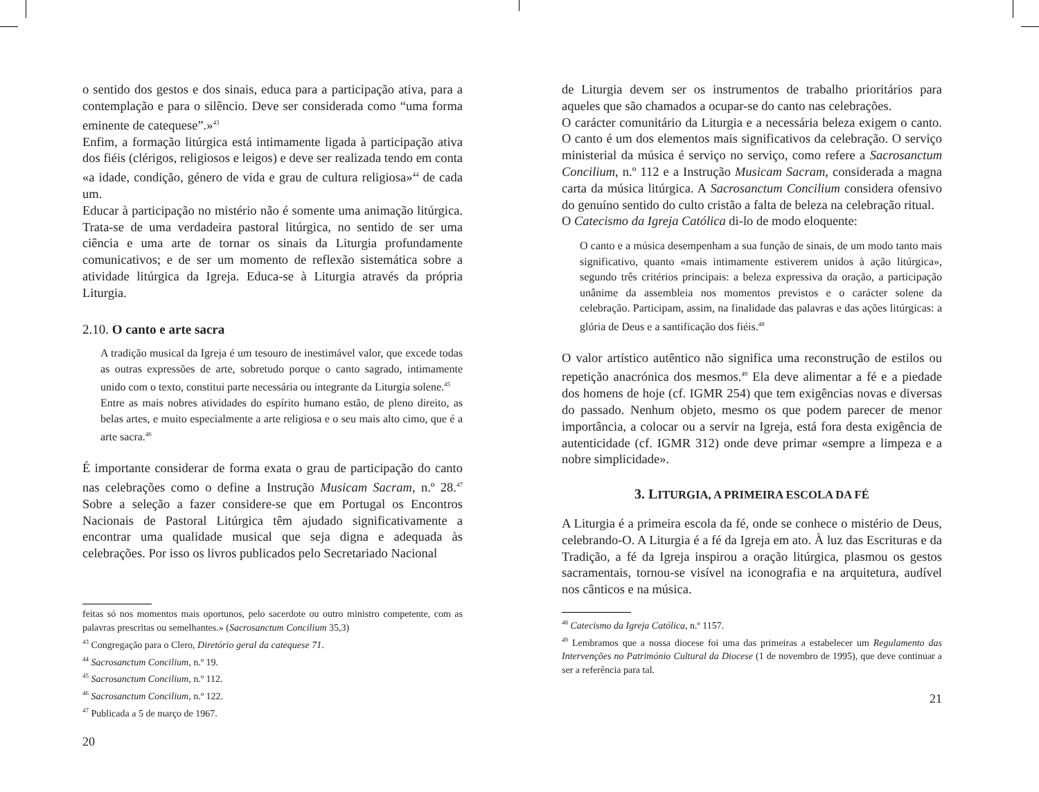o sentido dos gestos e dos sinais, educa para a participação ativa, para a contemplação e para o silêncio. Deve ser considerada como “uma forma eminente de catequese”.»<sup>43</sup>
Enfim, a formação litúrgica está intimamente ligada à participação ativa dos fiéis (clérigos, religiosos e leigos) e deve ser realizada tendo em conta «a idade, condição, género de vida e grau de cultura religiosa»<sup>44</sup> de cada um.
Educar à participação no mistério não é somente uma animação litúrgica. Trata-se de uma verdadeira pastoral litúrgica, no sentido de ser uma ciência e uma arte de tornar os sinais da Liturgia profundamente comunicativos; e de ser um momento de reflexão sistemática sobre a atividade litúrgica da Igreja. Educa-se à Liturgia através da própria Liturgia.
2.10. O canto e arte sacra
A tradição musical da Igreja é um tesouro de inestimável valor, que excede todas as outras expressões de arte, sobretudo porque o canto sagrado, intimamente unido com o texto, constitui parte necessária ou integrante da Liturgia solene.<sup>45</sup>
Entre as mais nobres atividades do espírito humano estão, de pleno direito, as belas artes, e muito especialmente a arte religiosa e o seu mais alto cimo, que é a arte sacra.<sup>46</sup>
É importante considerar de forma exata o grau de participação do canto nas celebrações como o define a Instrução Musicam Sacram, n.º 28.<sup>47</sup> Sobre a seleção a fazer considere-se que em Portugal os Encontros Nacionais de Pastoral Litúrgica têm ajudado significativamente a encontrar uma qualidade musical que seja digna e adequada às celebrações. Por isso os livros publicados pelo Secretariado Nacional
feitas só nos momentos mais oportunos, pelo sacerdote ou outro ministro competente, com as palavras prescritas ou semelhantes.» (Sacrosanctum Concilium 35,3)
<sup>43</sup> Congregação para o Clero, Diretório geral da catequese 71.
<sup>44</sup> Sacrosanctum Concilium, n.º 19.
<sup>45</sup> Sacrosanctum Concilium, n.º 112.
<sup>46</sup> Sacrosanctum Concilium, n.º 122.
<sup>47</sup> Publicada a 5 de março de 1967.
20
de Liturgia devem ser os instrumentos de trabalho prioritários para aqueles que são chamados a ocupar-se do canto nas celebrações.
O carácter comunitário da Liturgia e a necessária beleza exigem o canto. O canto é um dos elementos mais significativos da celebração. O serviço ministerial da música é serviço no serviço, como refere a Sacrosanctum Concilium, n.º 112 e a Instrução Musicam Sacram, considerada a magna carta da música litúrgica. A Sacrosanctum Concilium considera ofensivo do genuíno sentido do culto cristão a falta de beleza na celebração ritual.
O Catecismo da Igreja Católica di-lo de modo eloquente:
O canto e a música desempenham a sua função de sinais, de um modo tanto mais significativo, quanto «mais intimamente estiverem unidos à ação litúrgica», segundo três critérios principais: a beleza expressiva da oração, a participação unânime da assembleia nos momentos previstos e o carácter solene da celebração. Participam, assim, na finalidade das palavras e das ações litúrgicas: a glória de Deus e a santificação dos fiéis.<sup>48</sup>
O valor artístico autêntico não significa uma reconstrução de estilos ou repetição anacrónica dos mesmos.<sup>49</sup> Ela deve alimentar a fé e a piedade dos homens de hoje (cf. IGMR 254) que tem exigências novas e diversas do passado. Nenhum objeto, mesmo os que podem parecer de menor importância, a colocar ou a servir na Igreja, está fora desta exigência de autenticidade (cf. IGMR 312) onde deve primar «sempre a limpeza e a nobre simplicidade».
3. LITURGIA, A PRIMEIRA ESCOLA DA FÉ
A Liturgia é a primeira escola da fé, onde se conhece o mistério de Deus, celebrando-O. A Liturgia é a fé da Igreja em ato. À luz das Escrituras e da Tradição, a fé da Igreja inspirou a oração litúrgica, plasmou os gestos sacramentais, tornou-se visível na iconografia e na arquitetura, audível nos cânticos e na música.
<sup>48</sup> Catecismo da Igreja Católica, n.º 1157.
<sup>49</sup> Lembramos que a nossa diocese foi uma das primeiras a estabelecer um Regulamento das Intervenções no Património Cultural da Diocese (1 de novembro de 1995), que deve continuar a ser a referência para tal.
21